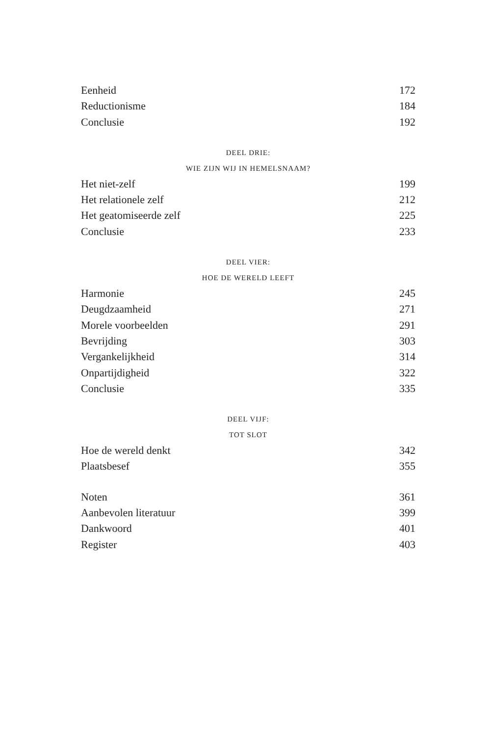Eenheid 172
Reductionisme 184
Conclusie 192
DEEL DRIE:
WIE ZIJN WIJ IN HEMELSNAAM?
Het niet-zelf 199
Het relationele zelf 212
Het geatomiseerde zelf 225
Conclusie 233
DEEL VIER:
HOE DE WERELD LEEFT
Harmonie 245
Deugdzaamheid 271
Morele voorbeelden 291
Bevrijding 303
Vergankelijkheid 314
Onpartijdigheid 322
Conclusie 335
DEEL VIJF:
TOT SLOT
Hoe de wereld denkt 342
Plaatsbesef 355
Noten 361
Aanbevolen literatuur 399
Dankwoord 401
Register 403